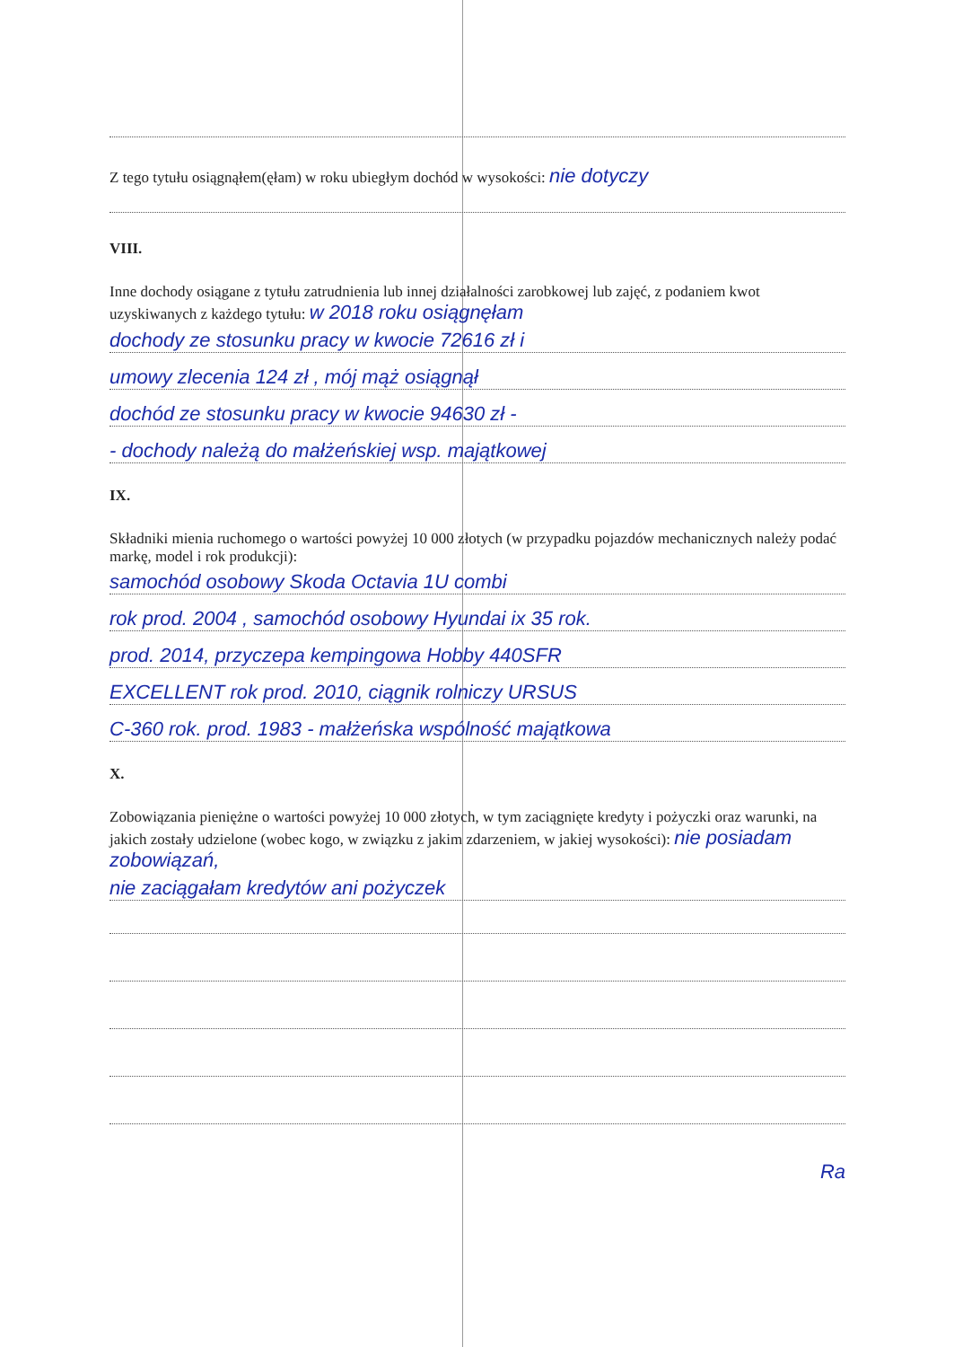Z tego tytułu osiągnąłem(ęłam) w roku ubiegłym dochód w wysokości: nie dotyczy
VIII.
Inne dochody osiągane z tytułu zatrudnienia lub innej działalności zarobkowej lub zajęć, z podaniem kwot uzyskiwanych z każdego tytułu: w 2018 roku osiągnęłam
dochody ze stosunku pracy w kwocie 72616 zł i
umowy zlecenia 124 zł , mój mąż osiągnął
dochód ze stosunku pracy w kwocie 94630 zł -
- dochody należą do małżeńskiej wsp. majątkowej
IX.
Składniki mienia ruchomego o wartości powyżej 10 000 złotych (w przypadku pojazdów mechanicznych należy podać markę, model i rok produkcji):
samochód osobowy Skoda Octavia 1U combi
rok prod. 2004 , samochód osobowy Hyundai ix 35 rok.
prod. 2014, przyczepa kempingowa Hobby 440SFR
EXCELLENT rok prod. 2010, ciągnik rolniczy URSUS
C-360 rok. prod. 1983 - małżeńska wspólność majątkowa
X.
Zobowiązania pieniężne o wartości powyżej 10 000 złotych, w tym zaciągnięte kredyty i pożyczki oraz warunki, na jakich zostały udzielone (wobec kogo, w związku z jakim zdarzeniem, w jakiej wysokości): nie posiadam zobowiązań,
nie zaciągałam kredytów ani pożyczek
Ra